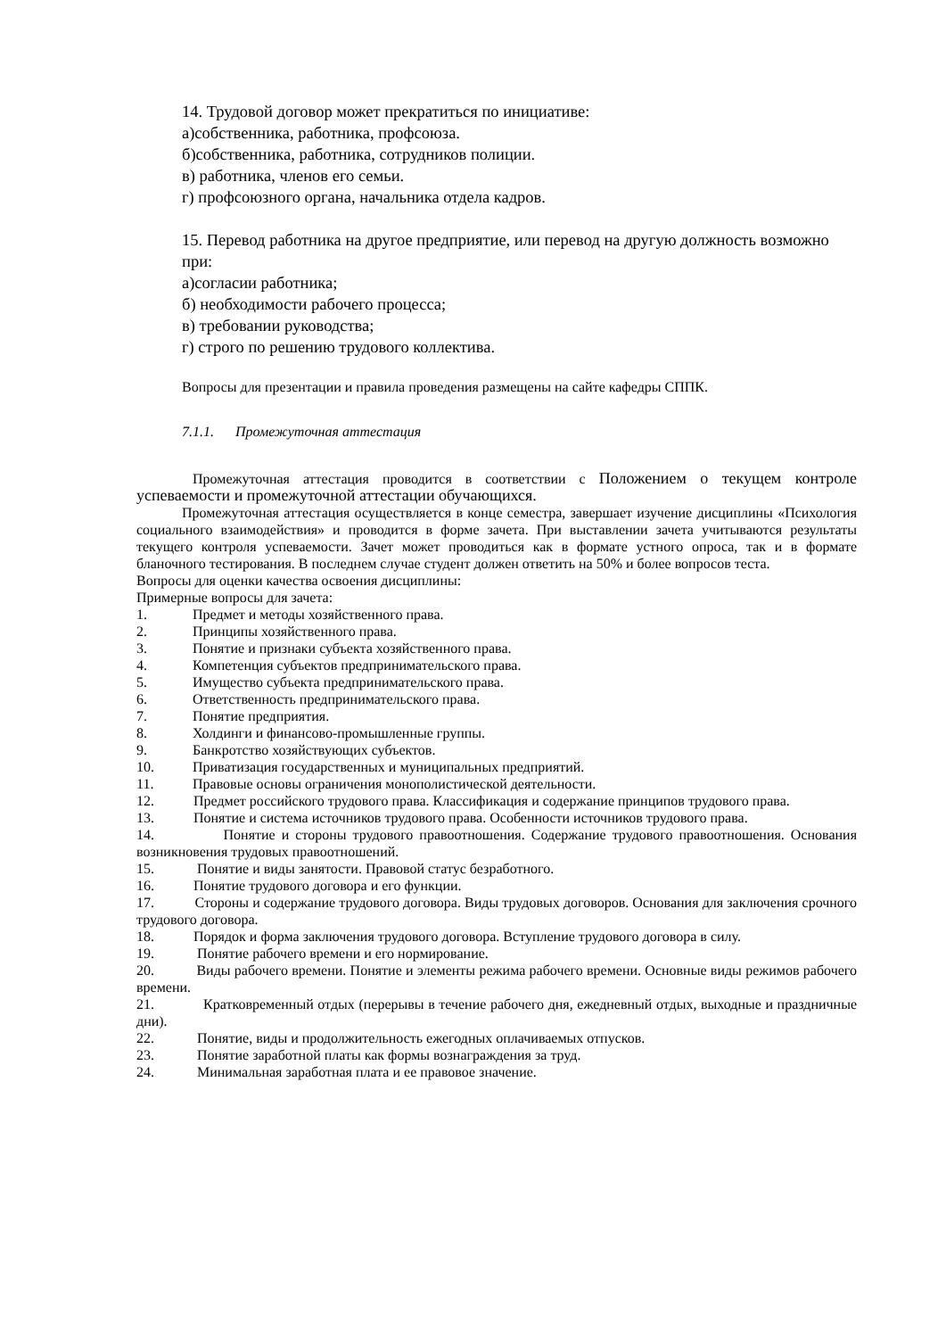14. Трудовой договор может прекратиться по инициативе:
а)собственника, работника, профсоюза.
б)собственника, работника, сотрудников полиции.
в) работника, членов его семьи.
г) профсоюзного органа, начальника отдела кадров.
15. Перевод работника на другое предприятие, или перевод на другую должность возможно при:
а)согласии работника;
б) необходимости рабочего процесса;
в) требовании руководства;
г) строго по решению трудового коллектива.
Вопросы для презентации и правила проведения размещены на сайте кафедры СППК.
7.1.1. Промежуточная аттестация
Промежуточная аттестация проводится в соответствии с Положением о текущем контроле успеваемости и промежуточной аттестации обучающихся.
Промежуточная аттестация осуществляется в конце семестра, завершает изучение дисциплины «Психология социального взаимодействия» и проводится в форме зачета. При выставлении зачета учитываются результаты текущего контроля успеваемости. Зачет может проводиться как в формате устного опроса, так и в формате бланочного тестирования. В последнем случае студент должен ответить на 50% и более вопросов теста.
Вопросы для оценки качества освоения дисциплины:
Примерные вопросы для зачета:
1. Предмет и методы хозяйственного права.
2. Принципы хозяйственного права.
3. Понятие и признаки субъекта хозяйственного права.
4. Компетенция субъектов предпринимательского права.
5. Имущество субъекта предпринимательского права.
6. Ответственность предпринимательского права.
7. Понятие предприятия.
8. Холдинги и финансово-промышленные группы.
9. Банкротство хозяйствующих субъектов.
10. Приватизация государственных и муниципальных предприятий.
11. Правовые основы ограничения монополистической деятельности.
12. Предмет российского трудового права. Классификация и содержание принципов трудового права.
13. Понятие и система источников трудового права. Особенности источников трудового права.
14. Понятие и стороны трудового правоотношения. Содержание трудового правоотношения. Основания возникновения трудовых правоотношений.
15. Понятие и виды занятости. Правовой статус безработного.
16. Понятие трудового договора и его функции.
17. Стороны и содержание трудового договора. Виды трудовых договоров. Основания для заключения срочного трудового договора.
18. Порядок и форма заключения трудового договора. Вступление трудового договора в силу.
19. Понятие рабочего времени и его нормирование.
20. Виды рабочего времени. Понятие и элементы режима рабочего времени. Основные виды режимов рабочего времени.
21. Кратковременный отдых (перерывы в течение рабочего дня, ежедневный отдых, выходные и праздничные дни).
22. Понятие, виды и продолжительность ежегодных оплачиваемых отпусков.
23. Понятие заработной платы как формы вознаграждения за труд.
24. Минимальная заработная плата и ее правовое значение.